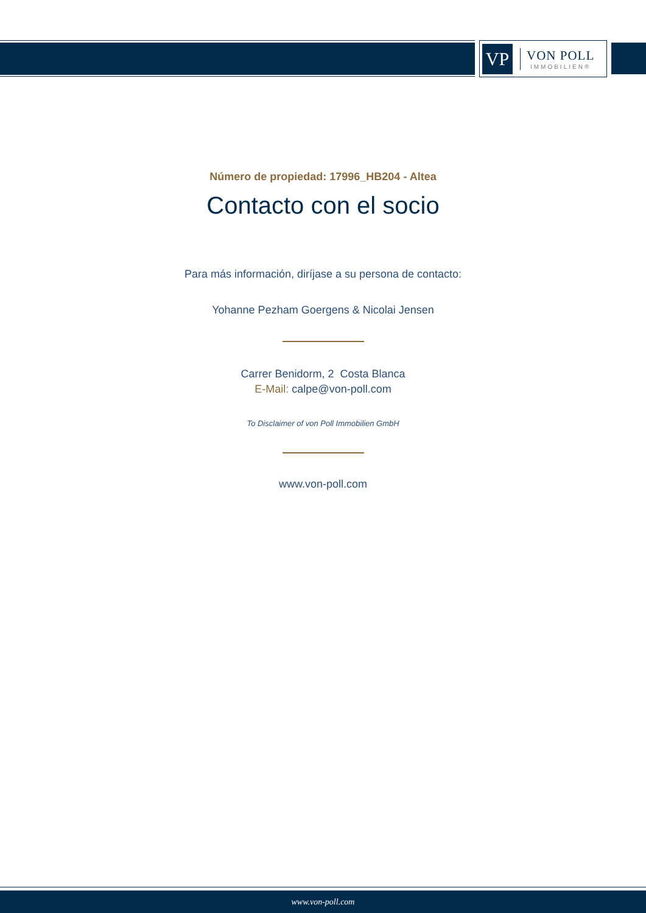VP
VON POLL
IMMOBILIEN®
Número de propiedad: 17996_HB204 - Altea
Contacto con el socio
Para más información, diríjase a su persona de contacto:
Yohanne Pezham Goergens & Nicolai Jensen
Carrer Benidorm, 2 Costa Blanca
E-Mail: calpe@von-poll.com
To Disclaimer of von Poll Immobilien GmbH
www.von-poll.com
www.von-poll.com